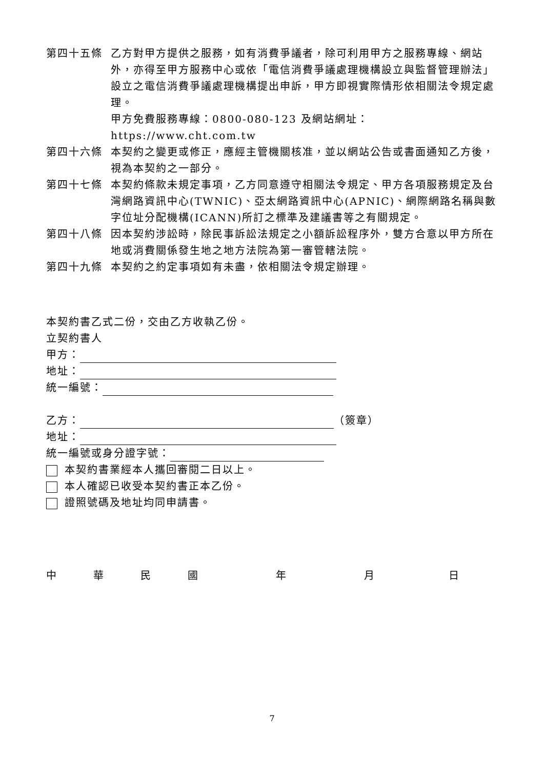第四十五條 乙方對甲方提供之服務，如有消費爭議者，除可利用甲方之服務專線、網站外，亦得至甲方服務中心或依「電信消費爭議處理機構設立與監督管理辦法」設立之電信消費爭議處理機構提出申訴，甲方即視實際情形依相關法令規定處理。
甲方免費服務專線：0800-080-123 及網站網址：https://www.cht.com.tw
第四十六條 本契約之變更或修正，應經主管機關核准，並以網站公告或書面通知乙方後，視為本契約之一部分。
第四十七條 本契約條款未規定事項，乙方同意遵守相關法令規定、甲方各項服務規定及台灣網路資訊中心(TWNIC)、亞太網路資訊中心(APNIC)、網際網路名稱與數字位址分配機構(ICANN)所訂之標準及建議書等之有關規定。
第四十八條 因本契約涉訟時，除民事訴訟法規定之小額訴訟程序外，雙方合意以甲方所在地或消費關係發生地之地方法院為第一審管轄法院。
第四十九條 本契約之約定事項如有未盡，依相關法令規定辦理。
本契約書乙式二份，交由乙方收執乙份。
立契約書人
甲方：
地址：
統一編號：
乙方： （簽章）
地址：
統一編號或身分證字號：
本契約書業經本人攜回審閱二日以上。
本人確認已收受本契約書正本乙份。
證照號碼及地址均同申請書。
中華民國年月日
7